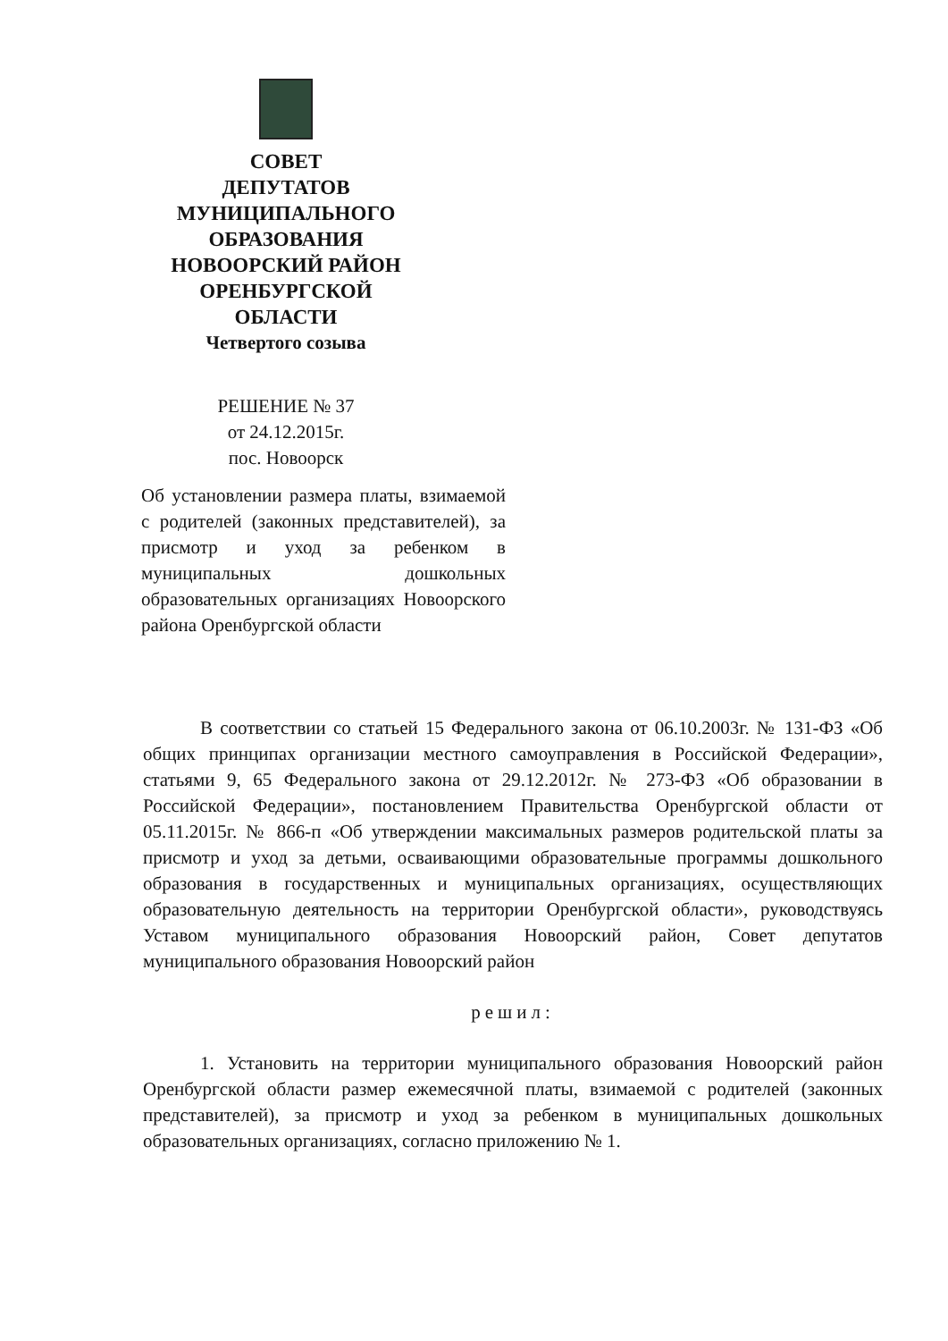СОВЕТ
ДЕПУТАТОВ
МУНИЦИПАЛЬНОГО
ОБРАЗОВАНИЯ
НОВООРСКИЙ РАЙОН
ОРЕНБУРГСКОЙ
ОБЛАСТИ
Четвертого созыва
РЕШЕНИЕ № 37
от 24.12.2015г.
пос. Новоорск
Об установлении размера платы, взимаемой с родителей (законных представителей), за присмотр и уход за ребенком в муниципальных дошкольных образовательных организациях Новоорского района Оренбургской области
В соответствии со статьей 15 Федерального закона от 06.10.2003г. № 131-ФЗ «Об общих принципах организации местного самоуправления в Российской Федерации», статьями 9, 65 Федерального закона от 29.12.2012г. № 273-ФЗ «Об образовании в Российской Федерации», постановлением Правительства Оренбургской области от 05.11.2015г. № 866-п «Об утверждении максимальных размеров родительской платы за присмотр и уход за детьми, осваивающими образовательные программы дошкольного образования в государственных и муниципальных организациях, осуществляющих образовательную деятельность на территории Оренбургской области», руководствуясь Уставом муниципального образования Новоорский район, Совет депутатов муниципального образования Новоорский район
решил:
1. Установить на территории муниципального образования Новоорский район Оренбургской области размер ежемесячной платы, взимаемой с родителей (законных представителей), за присмотр и уход за ребенком в муниципальных дошкольных образовательных организациях, согласно приложению № 1.